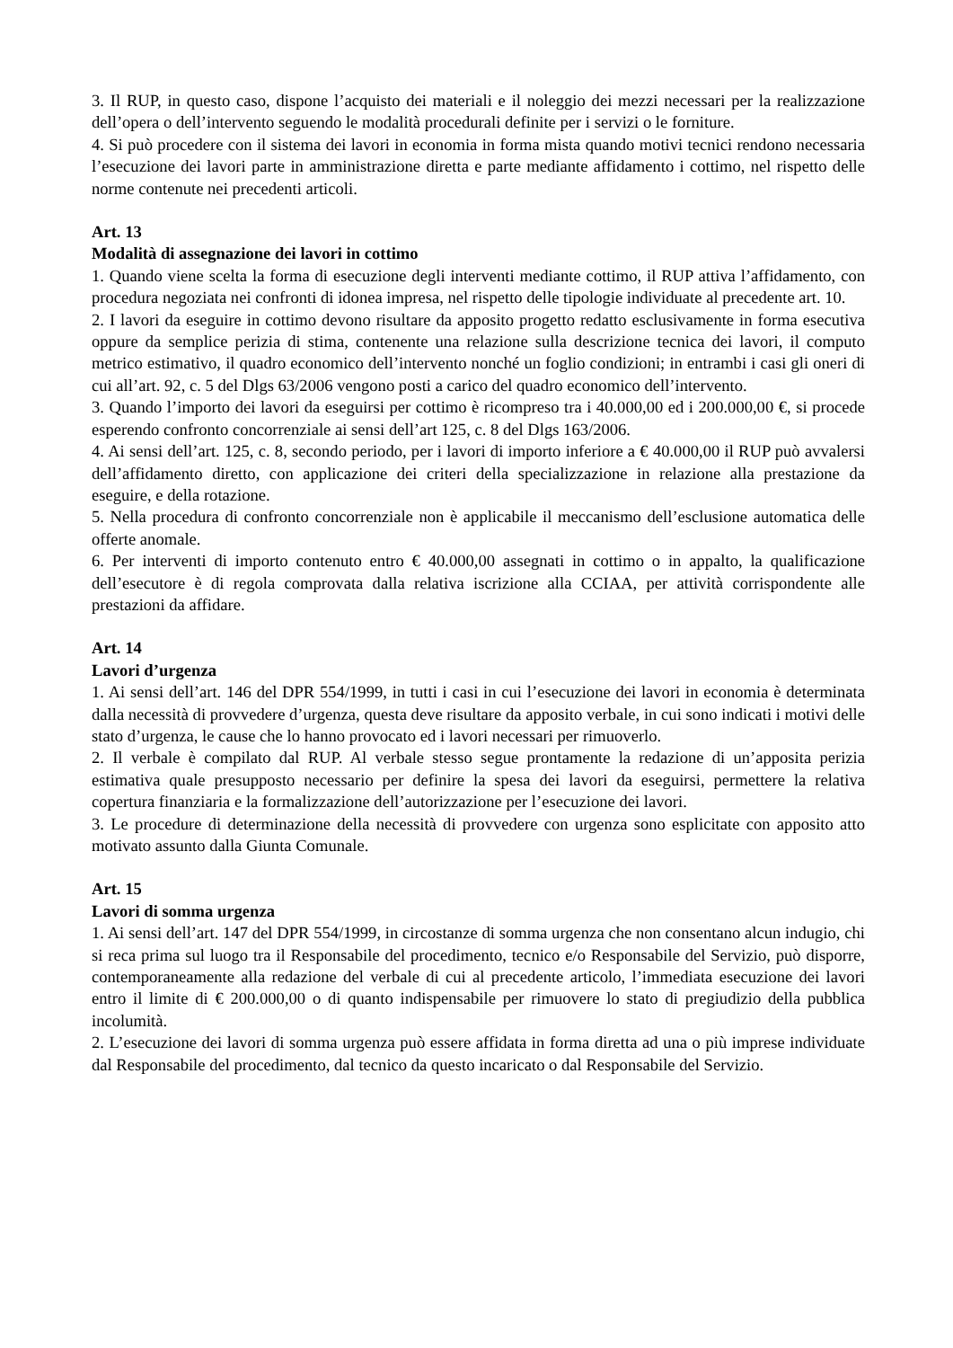3. Il RUP, in questo caso, dispone l’acquisto dei materiali e il noleggio dei mezzi necessari per la realizzazione dell’opera o dell’intervento seguendo le modalità procedurali definite per i servizi o le forniture.
4. Si può procedere con il sistema dei lavori in economia in forma mista quando motivi tecnici rendono necessaria l’esecuzione dei lavori parte in amministrazione diretta e parte mediante affidamento i cottimo, nel rispetto delle norme contenute nei precedenti articoli.
Art. 13
Modalità di assegnazione dei lavori in cottimo
1. Quando viene scelta la forma di esecuzione degli interventi mediante cottimo, il RUP attiva l’affidamento, con procedura negoziata nei confronti di idonea impresa, nel rispetto delle tipologie individuate al precedente art. 10.
2. I lavori da eseguire in cottimo devono risultare da apposito progetto redatto esclusivamente in forma esecutiva oppure da semplice perizia di stima, contenente una relazione sulla descrizione tecnica dei lavori, il computo metrico estimativo, il quadro economico dell’intervento nonché un foglio condizioni; in entrambi i casi gli oneri di cui all’art. 92, c. 5 del Dlgs 63/2006 vengono posti a carico del quadro economico dell’intervento.
3. Quando l’importo dei lavori da eseguirsi per cottimo è ricompreso tra i 40.000,00 ed i 200.000,00 €, si procede esperendo confronto concorrenziale ai sensi dell’art 125, c. 8 del Dlgs 163/2006.
4. Ai sensi dell’art. 125, c. 8, secondo periodo, per i lavori di importo inferiore a € 40.000,00 il RUP può avvalersi dell’affidamento diretto, con applicazione dei criteri della specializzazione in relazione alla prestazione da eseguire, e della rotazione.
5. Nella procedura di confronto concorrenziale non è applicabile il meccanismo dell’esclusione automatica delle offerte anomale.
6. Per interventi di importo contenuto entro € 40.000,00 assegnati in cottimo o in appalto, la qualificazione dell’esecutore è di regola comprovata dalla relativa iscrizione alla CCIAA, per attività corrispondente alle prestazioni da affidare.
Art. 14
Lavori d’urgenza
1. Ai sensi dell’art. 146 del DPR 554/1999, in tutti i casi in cui l’esecuzione dei lavori in economia è determinata dalla necessità di provvedere d’urgenza, questa deve risultare da apposito verbale, in cui sono indicati i motivi delle stato d’urgenza, le cause che lo hanno provocato ed i lavori necessari per rimuoverlo.
2. Il verbale è compilato dal RUP. Al verbale stesso segue prontamente la redazione di un’apposita perizia estimativa quale presupposto necessario per definire la spesa dei lavori da eseguirsi, permettere la relativa copertura finanziaria e la formalizzazione dell’autorizzazione per l’esecuzione dei lavori.
3. Le procedure di determinazione della necessità di provvedere con urgenza sono esplicitate con apposito atto motivato assunto dalla Giunta Comunale.
Art. 15
Lavori di somma urgenza
1. Ai sensi dell’art. 147 del DPR 554/1999, in circostanze di somma urgenza che non consentano alcun indugio, chi si reca prima sul luogo tra il Responsabile del procedimento, tecnico e/o Responsabile del Servizio, può disporre, contemporaneamente alla redazione del verbale di cui al precedente articolo, l’immediata esecuzione dei lavori entro il limite di € 200.000,00 o di quanto indispensabile per rimuovere lo stato di pregiudizio della pubblica incolumità.
2. L’esecuzione dei lavori di somma urgenza può essere affidata in forma diretta ad una o più imprese individuate dal Responsabile del procedimento, dal tecnico da questo incaricato o dal Responsabile del Servizio.